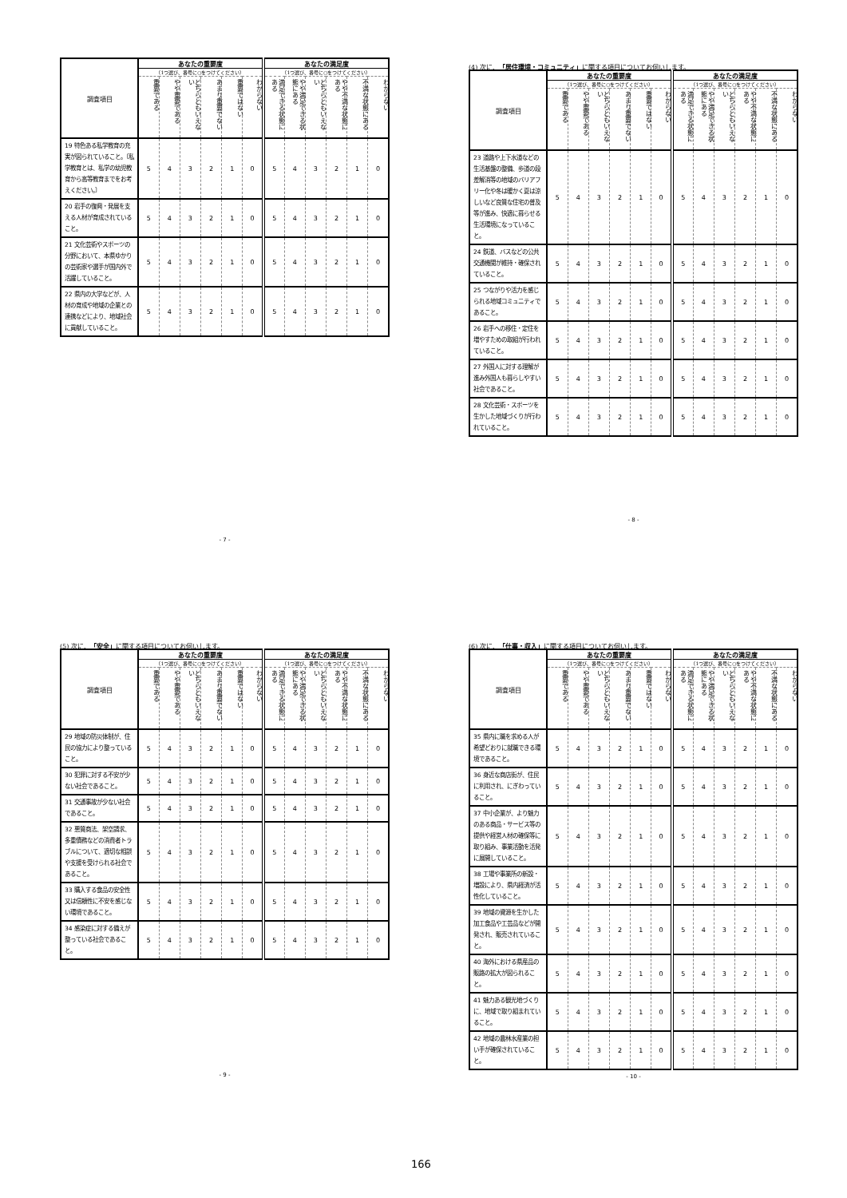| 調査項目 | あなたの重要度 | | | | | | あなたの満足度 | | | | | |
| --- | --- | --- | --- | --- | --- | --- | --- | --- | --- | --- | --- | --- |
| | （1つ選び、番号に○をつけてください） | | | | | | （1つ選び、番号に○をつけてください） | | | | | |
| | 重要である | やや重要である | どちらともいえない | あまり重要でない | 重要ではない | わからない | 満足できる状態にある | やや満足できる状態にある | どちらともいえない | やや不満な状態にある | 不満な状態にある | わからない |
| 19 特色ある私学教育の充実が図られていること。〔私学教育とは、私学の幼児教育から高等教育までをお考えください。〕 | 5 | 4 | 3 | 2 | 1 | 0 | 5 | 4 | 3 | 2 | 1 | 0 |
| 20 岩手の復興・発展を支える人材が育成されていること。 | 5 | 4 | 3 | 2 | 1 | 0 | 5 | 4 | 3 | 2 | 1 | 0 |
| 21 文化芸術やスポーツの分野において、本県ゆかりの芸術家や選手が国内外で活躍していること。 | 5 | 4 | 3 | 2 | 1 | 0 | 5 | 4 | 3 | 2 | 1 | 0 |
| 22 県内の大学などが、人材の育成や地域の企業との連携などにより、地域社会に貢献していること。 | 5 | 4 | 3 | 2 | 1 | 0 | 5 | 4 | 3 | 2 | 1 | 0 |
- 7 -
(4) 次に、「居住環境・コミュニティ」に関する項目についてお伺いします。
| 調査項目 | あなたの重要度 | | | | | | あなたの満足度 | | | | | |
| --- | --- | --- | --- | --- | --- | --- | --- | --- | --- | --- | --- | --- |
| | （1つ選び、番号に○をつけてください） | | | | | | （1つ選び、番号に○をつけてください） | | | | | |
| | 重要である | やや重要である | どちらともいえない | あまり重要でない | 重要ではない | わからない | 満足できる状態にある | やや満足できる状態にある | どちらともいえない | やや不満な状態にある | 不満な状態にある | わからない |
| 23 道路や上下水道などの生活基盤の整備、歩道の段差解消等の地域のバリアフリー化や冬は暖かく夏は涼しいなど良質な住宅の普及等が進み、快適に暮らせる生活環境になっていること。 | 5 | 4 | 3 | 2 | 1 | 0 | 5 | 4 | 3 | 2 | 1 | 0 |
| 24 鉄道、バスなどの公共交通機関が維持・確保されていること。 | 5 | 4 | 3 | 2 | 1 | 0 | 5 | 4 | 3 | 2 | 1 | 0 |
| 25 つながりや活力を感じられる地域コミュニティであること。 | 5 | 4 | 3 | 2 | 1 | 0 | 5 | 4 | 3 | 2 | 1 | 0 |
| 26 岩手への移住・定住を増やすための取組が行われていること。 | 5 | 4 | 3 | 2 | 1 | 0 | 5 | 4 | 3 | 2 | 1 | 0 |
| 27 外国人に対する理解が進み外国人も暮らしやすい社会であること。 | 5 | 4 | 3 | 2 | 1 | 0 | 5 | 4 | 3 | 2 | 1 | 0 |
| 28 文化芸術・スポーツを生かした地域づくりが行われていること。 | 5 | 4 | 3 | 2 | 1 | 0 | 5 | 4 | 3 | 2 | 1 | 0 |
- 8 -
(5) 次に、「安全」に関する項目についてお伺いします。
| 調査項目 | あなたの重要度 | | | | | | あなたの満足度 | | | | | |
| --- | --- | --- | --- | --- | --- | --- | --- | --- | --- | --- | --- | --- |
| | （1つ選び、番号に○をつけてください） | | | | | | （1つ選び、番号に○をつけてください） | | | | | |
| | 重要である | やや重要である | どちらともいえない | あまり重要でない | 重要ではない | わからない | 満足できる状態にある | やや満足できる状態にある | どちらともいえない | やや不満な状態にある | 不満な状態にある | わからない |
| 29 地域の防災体制が、住民の協力により整っていること。 | 5 | 4 | 3 | 2 | 1 | 0 | 5 | 4 | 3 | 2 | 1 | 0 |
| 30 犯罪に対する不安が少ない社会であること。 | 5 | 4 | 3 | 2 | 1 | 0 | 5 | 4 | 3 | 2 | 1 | 0 |
| 31 交通事故が少ない社会であること。 | 5 | 4 | 3 | 2 | 1 | 0 | 5 | 4 | 3 | 2 | 1 | 0 |
| 32 悪質商法、架空請求、多重債務などの消費者トラブルについて、適切な相談や支援を受けられる社会であること。 | 5 | 4 | 3 | 2 | 1 | 0 | 5 | 4 | 3 | 2 | 1 | 0 |
| 33 購入する食品の安全性又は信頼性に不安を感じない環境であること。 | 5 | 4 | 3 | 2 | 1 | 0 | 5 | 4 | 3 | 2 | 1 | 0 |
| 34 感染症に対する備えが整っている社会であること。 | 5 | 4 | 3 | 2 | 1 | 0 | 5 | 4 | 3 | 2 | 1 | 0 |
- 9 -
(6) 次に、「仕事・収入」に関する項目についてお伺いします。
| 調査項目 | あなたの重要度 | | | | | | あなたの満足度 | | | | | |
| --- | --- | --- | --- | --- | --- | --- | --- | --- | --- | --- | --- | --- |
| | （1つ選び、番号に○をつけてください） | | | | | | （1つ選び、番号に○をつけてください） | | | | | |
| | 重要である | やや重要である | どちらともいえない | あまり重要でない | 重要ではない | わからない | 満足できる状態にある | やや満足できる状態にある | どちらともいえない | やや不満な状態にある | 不満な状態にある | わからない |
| 35 県内に職を求める人が希望どおりに就職できる環境であること。 | 5 | 4 | 3 | 2 | 1 | 0 | 5 | 4 | 3 | 2 | 1 | 0 |
| 36 身近な商店街が、住民に利用され、にぎわっていること。 | 5 | 4 | 3 | 2 | 1 | 0 | 5 | 4 | 3 | 2 | 1 | 0 |
| 37 中小企業が、より魅力のある商品・サービス等の提供や経営人材の確保等に取り組み、事業活動を活発に展開していること。 | 5 | 4 | 3 | 2 | 1 | 0 | 5 | 4 | 3 | 2 | 1 | 0 |
| 38 工場や事業所の新設・増設により、県内経済が活性化していること。 | 5 | 4 | 3 | 2 | 1 | 0 | 5 | 4 | 3 | 2 | 1 | 0 |
| 39 地域の資源を生かした加工食品や工芸品などが開発され、販売されていること。 | 5 | 4 | 3 | 2 | 1 | 0 | 5 | 4 | 3 | 2 | 1 | 0 |
| 40 海外における県産品の販路の拡大が図られること。 | 5 | 4 | 3 | 2 | 1 | 0 | 5 | 4 | 3 | 2 | 1 | 0 |
| 41 魅力ある観光地づくりに、地域で取り組まれていること。 | 5 | 4 | 3 | 2 | 1 | 0 | 5 | 4 | 3 | 2 | 1 | 0 |
| 42 地域の農林水産業の担い手が確保されていること。 | 5 | 4 | 3 | 2 | 1 | 0 | 5 | 4 | 3 | 2 | 1 | 0 |
- 10 -
166